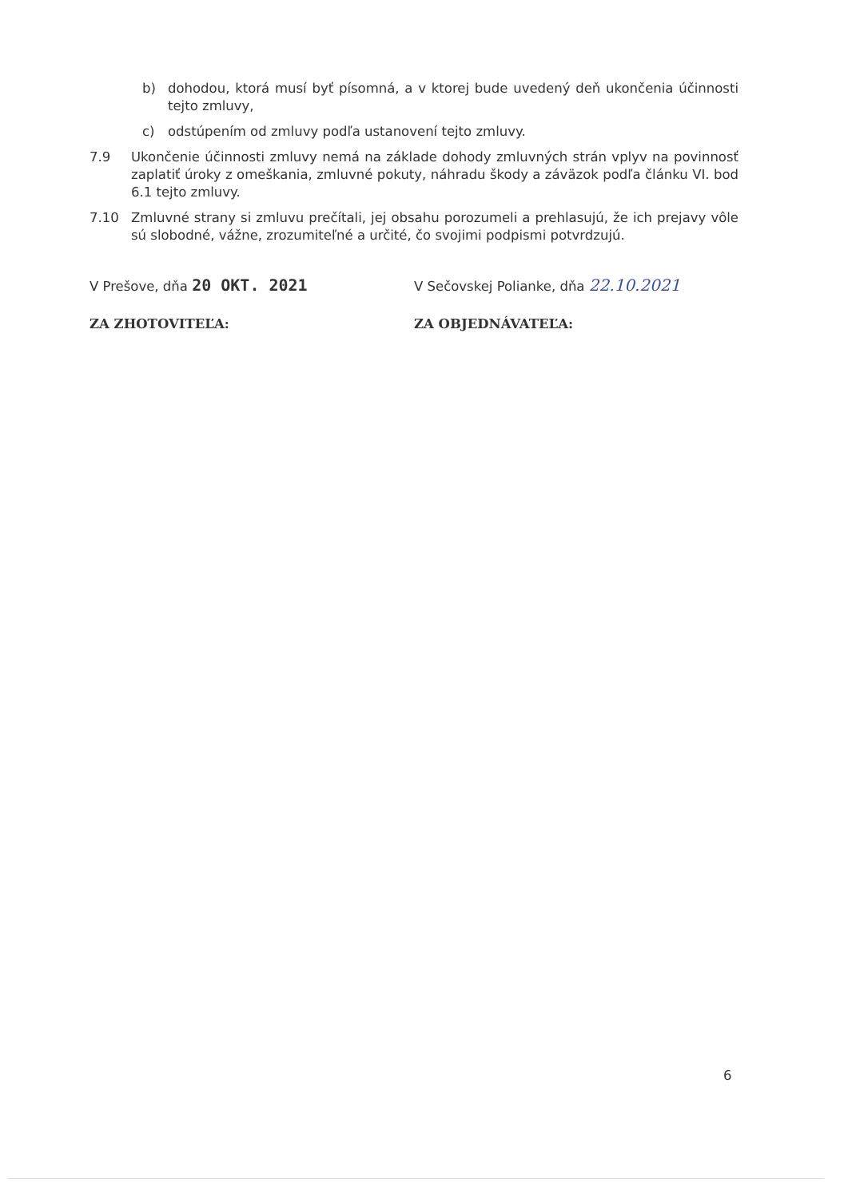b) dohodou, ktorá musí byť písomná, a v ktorej bude uvedený deň ukončenia účinnosti tejto zmluvy,
c) odstúpením od zmluvy podľa ustanovení tejto zmluvy.
7.9 Ukončenie účinnosti zmluvy nemá na základe dohody zmluvných strán vplyv na povinnosť zaplatiť úroky z omeškania, zmluvné pokuty, náhradu škody a záväzok podľa článku VI. bod 6.1 tejto zmluvy.
7.10 Zmluvné strany si zmluvu prečítali, jej obsahu porozumeli a prehlasujú, že ich prejavy vôle sú slobodné, vážne, zrozumiteľné a určité, čo svojimi podpismi potvrdzujú.
V Prešove, dňa 20 OKT. 2021
V Sečovskej Polianke, dňa 22.10.2021
ZA ZHOTOVITEĽA: ZA OBJEDNÁVATEĽA:
6